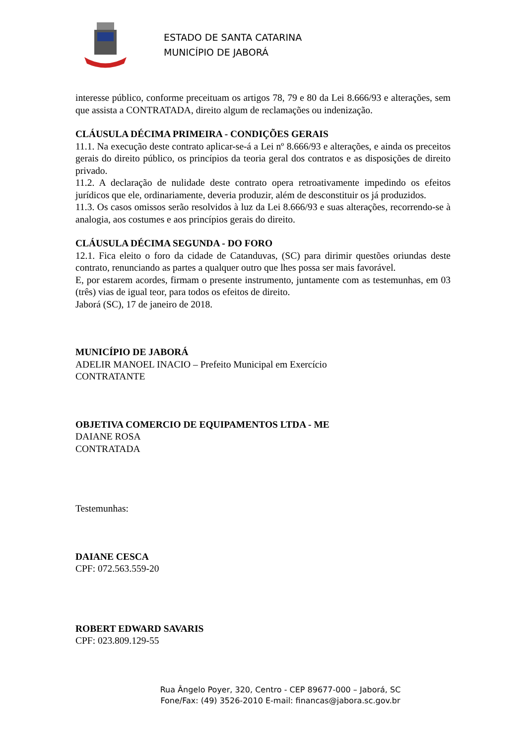ESTADO DE SANTA CATARINA
MUNICÍPIO DE JABORÁ
interesse público, conforme preceituam os artigos 78, 79 e 80 da Lei 8.666/93 e alterações, sem que assista a CONTRATADA, direito algum de reclamações ou indenização.
CLÁUSULA DÉCIMA PRIMEIRA - CONDIÇÕES GERAIS
11.1. Na execução deste contrato aplicar-se-á a Lei nº 8.666/93 e alterações, e ainda os preceitos gerais do direito público, os princípios da teoria geral dos contratos e as disposições de direito privado.
11.2. A declaração de nulidade deste contrato opera retroativamente impedindo os efeitos jurídicos que ele, ordinariamente, deveria produzir, além de desconstituir os já produzidos.
11.3. Os casos omissos serão resolvidos à luz da Lei 8.666/93 e suas alterações, recorrendo-se à analogia, aos costumes e aos princípios gerais do direito.
CLÁUSULA DÉCIMA SEGUNDA - DO FORO
12.1. Fica eleito o foro da cidade de Catanduvas, (SC) para dirimir questões oriundas deste contrato, renunciando as partes a qualquer outro que lhes possa ser mais favorável.
E, por estarem acordes, firmam o presente instrumento, juntamente com as testemunhas, em 03 (três) vias de igual teor, para todos os efeitos de direito.
Jaborá (SC), 17 de janeiro de 2018.
MUNICÍPIO DE JABORÁ
ADELIR MANOEL INACIO – Prefeito Municipal em Exercício
CONTRATANTE
OBJETIVA COMERCIO DE EQUIPAMENTOS LTDA - ME
DAIANE ROSA
CONTRATADA
Testemunhas:
DAIANE CESCA
CPF: 072.563.559-20
ROBERT EDWARD SAVARIS
CPF: 023.809.129-55
Rua Ângelo Poyer, 320, Centro - CEP 89677-000 – Jaborá, SC
Fone/Fax: (49) 3526-2010 E-mail: financas@jabora.sc.gov.br